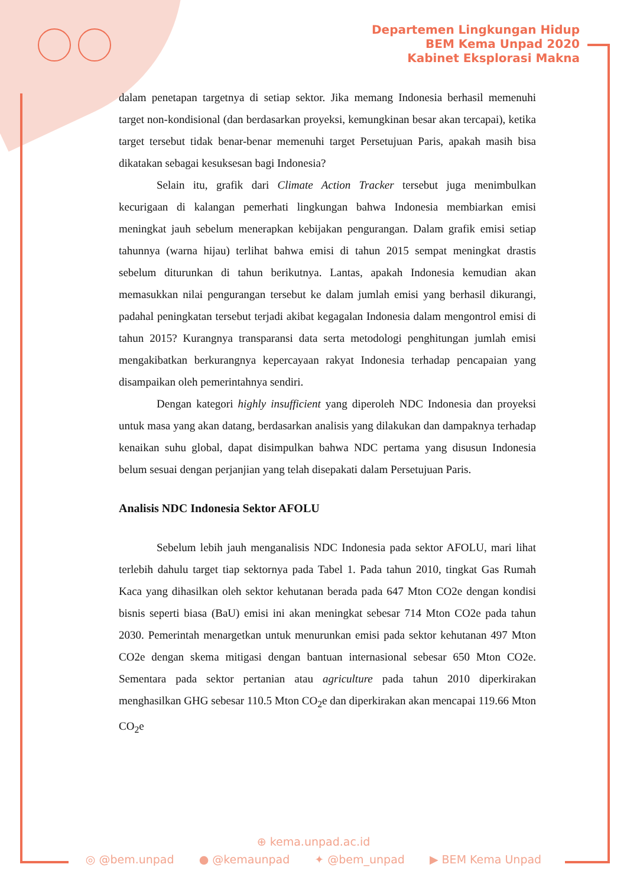Departemen Lingkungan Hidup
BEM Kema Unpad 2020
Kabinet Eksplorasi Makna
dalam penetapan targetnya di setiap sektor. Jika memang Indonesia berhasil memenuhi target non-kondisional (dan berdasarkan proyeksi, kemungkinan besar akan tercapai), ketika target tersebut tidak benar-benar memenuhi target Persetujuan Paris, apakah masih bisa dikatakan sebagai kesuksesan bagi Indonesia?
Selain itu, grafik dari Climate Action Tracker tersebut juga menimbulkan kecurigaan di kalangan pemerhati lingkungan bahwa Indonesia membiarkan emisi meningkat jauh sebelum menerapkan kebijakan pengurangan. Dalam grafik emisi setiap tahunnya (warna hijau) terlihat bahwa emisi di tahun 2015 sempat meningkat drastis sebelum diturunkan di tahun berikutnya. Lantas, apakah Indonesia kemudian akan memasukkan nilai pengurangan tersebut ke dalam jumlah emisi yang berhasil dikurangi, padahal peningkatan tersebut terjadi akibat kegagalan Indonesia dalam mengontrol emisi di tahun 2015? Kurangnya transparansi data serta metodologi penghitungan jumlah emisi mengakibatkan berkurangnya kepercayaan rakyat Indonesia terhadap pencapaian yang disampaikan oleh pemerintahnya sendiri.
Dengan kategori highly insufficient yang diperoleh NDC Indonesia dan proyeksi untuk masa yang akan datang, berdasarkan analisis yang dilakukan dan dampaknya terhadap kenaikan suhu global, dapat disimpulkan bahwa NDC pertama yang disusun Indonesia belum sesuai dengan perjanjian yang telah disepakati dalam Persetujuan Paris.
Analisis NDC Indonesia Sektor AFOLU
Sebelum lebih jauh menganalisis NDC Indonesia pada sektor AFOLU, mari lihat terlebih dahulu target tiap sektornya pada Tabel 1. Pada tahun 2010, tingkat Gas Rumah Kaca yang dihasilkan oleh sektor kehutanan berada pada 647 Mton CO2e dengan kondisi bisnis seperti biasa (BaU) emisi ini akan meningkat sebesar 714 Mton CO2e pada tahun 2030. Pemerintah menargetkan untuk menurunkan emisi pada sektor kehutanan 497 Mton CO2e dengan skema mitigasi dengan bantuan internasional sebesar 650 Mton CO2e. Sementara pada sektor pertanian atau agriculture pada tahun 2010 diperkirakan menghasilkan GHG sebesar 110.5 Mton CO<sub>2</sub>e dan diperkirakan akan mencapai 119.66 Mton CO<sub>2</sub>e
⊕ kema.unpad.ac.id
◎ @bem.unpad ● @kemaunpad ✦ @bem_unpad ▶ BEM Kema Unpad